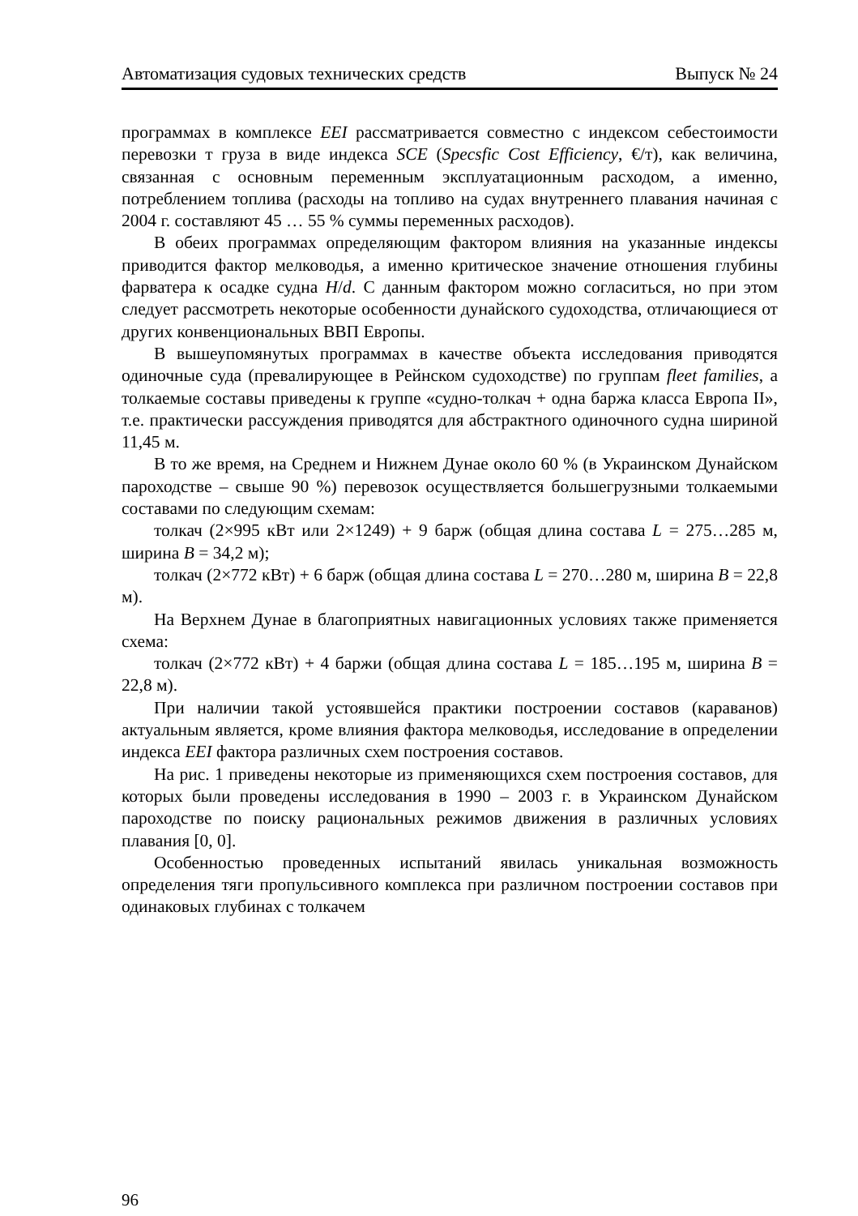Автоматизация судовых технических средств Выпуск № 24
программах в комплексе EEI рассматривается совместно с индексом себестоимости перевозки т груза в виде индекса SCE (Specsfic Cost Efficiency, €/т), как величина, связанная с основным переменным эксплуатационным расходом, а именно, потреблением топлива (расходы на топливо на судах внутреннего плавания начиная с 2004 г. составляют 45 … 55 % суммы переменных расходов).
В обеих программах определяющим фактором влияния на указанные индексы приводится фактор мелководья, а именно критическое значение отношения глубины фарватера к осадке судна H/d. С данным фактором можно согласиться, но при этом следует рассмотреть некоторые особенности дунайского судоходства, отличающиеся от других конвенциональных ВВП Европы.
В вышеупомянутых программах в качестве объекта исследования приводятся одиночные суда (превалирующее в Рейнском судоходстве) по группам fleet families, а толкаемые составы приведены к группе «судно-толкач + одна баржа класса Европа II», т.е. практически рассуждения приводятся для абстрактного одиночного судна шириной 11,45 м.
В то же время, на Среднем и Нижнем Дунае около 60 % (в Украинском Дунайском пароходстве – свыше 90 %) перевозок осуществляется большегрузными толкаемыми составами по следующим схемам:
толкач (2×995 кВт или 2×1249) + 9 барж (общая длина состава L = 275…285 м, ширина B = 34,2 м);
толкач (2×772 кВт) + 6 барж (общая длина состава L = 270…280 м, ширина B = 22,8 м).
На Верхнем Дунае в благоприятных навигационных условиях также применяется схема:
толкач (2×772 кВт) + 4 баржи (общая длина состава L = 185…195 м, ширина B = 22,8 м).
При наличии такой устоявшейся практики построении составов (караванов) актуальным является, кроме влияния фактора мелководья, исследование в определении индекса EEI фактора различных схем построения составов.
На рис. 1 приведены некоторые из применяющихся схем построения составов, для которых были проведены исследования в 1990 – 2003 г. в Украинском Дунайском пароходстве по поиску рациональных режимов движения в различных условиях плавания [0, 0].
Особенностью проведенных испытаний явилась уникальная возможность определения тяги пропульсивного комплекса при различном построении составов при одинаковых глубинах с толкачем
96